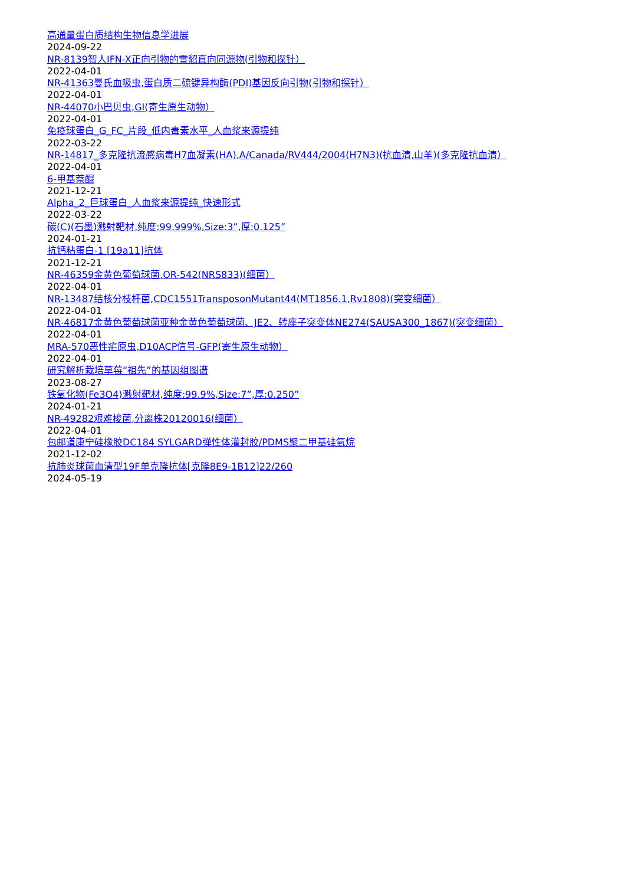高通量蛋白质结构生物信息学进展
2024-09-22
NR-8139智人IFN-X正向引物的雪貂直向同源物(引物和探针）
2022-04-01
NR-41363曼氏血吸虫,蛋白质二硫键异构酶(PDI)基因反向引物(引物和探针）
2022-04-01
NR-44070小巴贝虫,GI(寄生原生动物）
2022-04-01
免疫球蛋白_G_FC_片段_低内毒素水平_人血浆来源提纯
2022-03-22
NR-14817_多克隆抗流感病毒H7血凝素(HA),A/Canada/RV444/2004(H7N3)(抗血清,山羊)(多克隆抗血清）
2022-04-01
6-甲基萘醌
2021-12-21
Alpha_2_巨球蛋白_人血浆来源提纯_快速形式
2022-03-22
碳(C)(石墨)溅射靶材,纯度:99.999%,Size:3”,厚:0.125”
2024-01-21
抗钙粘蛋白-1 [19a11]抗体
2021-12-21
NR-46359金黄色葡萄球菌,OR-542(NRS833)(细菌）
2022-04-01
NR-13487结核分枝杆菌,CDC1551TransposonMutant44(MT1856.1,Rv1808)(突变细菌）
2022-04-01
NR-46817金黄色葡萄球菌亚种金黄色葡萄球菌、JE2、转座子突变体NE274(SAUSA300_1867)(突变细菌）
2022-04-01
MRA-570恶性疟原虫,D10ACP信号-GFP(寄生原生动物）
2022-04-01
研究解析栽培草莓“祖先”的基因组图谱
2023-08-27
铁氧化物(Fe3O4)溅射靶材,纯度:99.9%,Size:7”,厚:0.250”
2024-01-21
NR-49282艰难梭菌,分离株20120016(细菌）
2022-04-01
包邮道康宁硅橡胶DC184 SYLGARD弹性体灌封胶/PDMS聚二甲基硅氧烷
2021-12-02
抗肺炎球菌血清型19F单克隆抗体[克隆8E9-1B12]22/260
2024-05-19